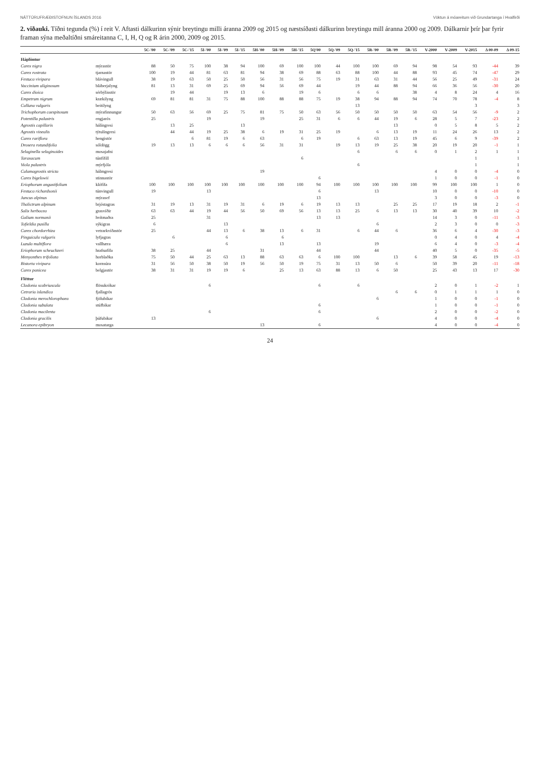NÁTTÚRUFRÆÐISTOFNUN ÍSLANDS 2016 Vöktun á móareitum við Grundartanga í Hvalfirði
2. viðauki. Tíðni tegunda (%) í reit V. Aftasti dálkurinn sýnir breytingu milli áranna 2009 og 2015 og næstsíðasti dálkurinn breytingu mill áranna 2000 og 2009. Dálkarnir þrír þar fyrir framan sýna meðaltíðni smáreitanna C, I, H, Q og R árin 2000, 2009 og 2015.
| | | 5C-'00 | 5C-'09 | 5C-'15 | 5I-'00 | 5I-'09 | 5I-'15 | 5H-'00 | 5H-'09 | 5H-'15 | 5Q'00 | 5Q-'09 | 5Q-'15 | 5R-'00 | 5R-'09 | 5R-'15 | V-2000 | V-2009 | V-2015 | Δ 00-09 | Δ 09-15 |
| --- | --- | --- | --- | --- | --- | --- | --- | --- | --- | --- | --- | --- | --- | --- | --- | --- | --- | --- | --- | --- | --- |
| Háplöntur | | | | | | | | | | | | | | | | | | | | | |
| Carex nigra | mýrastör | 88 | 50 | 75 | 100 | 38 | 94 | 100 | 69 | 100 | 100 | 44 | 100 | 100 | 69 | 94 | 98 | 54 | 93 | -44 | 39 |
| Carex rostrata | tjarnastör | 100 | 19 | 44 | 81 | 63 | 81 | 94 | 38 | 69 | 88 | 63 | 88 | 100 | 44 | 88 | 93 | 45 | 74 | -47 | 29 |
| Festuca vivipara | blávingull | 38 | 19 | 63 | 50 | 25 | 50 | 56 | 31 | 56 | 75 | 19 | 31 | 63 | 31 | 44 | 56 | 25 | 49 | -31 | 24 |
| Vaccinium uliginosum | bláberjalyng | 81 | 13 | 31 | 69 | 25 | 69 | 94 | 56 | 69 | 44 | | 19 | 44 | 88 | 94 | 66 | 36 | 56 | -30 | 20 |
| Carex dioica | sérbýlisstör | | 19 | 44 | | 19 | 13 | 6 | | 19 | 6 | | 6 | 6 | | 38 | 4 | 8 | 24 | 4 | 16 |
| Empetrum nigrum | krækilyng | 69 | 81 | 81 | 31 | 75 | 88 | 100 | 88 | 88 | 75 | 19 | 38 | 94 | 88 | 94 | 74 | 70 | 78 | -4 | 8 |
| Calluna vulgaris | beitilyng | | | | | | | | | | | | 13 | | | | | | 3 | | 3 |
| Trichophorum caespitosum | mýrafinnungur | 50 | 63 | 56 | 69 | 25 | 75 | 81 | 75 | 50 | 63 | 56 | 50 | 50 | 50 | 50 | 63 | 54 | 56 | -9 | 2 |
| Potentilla palustris | engjarós | 25 | | | 19 | | | 19 | | 25 | 31 | 6 | 6 | 44 | 19 | 6 | 28 | 5 | 7 | -23 | 2 |
| Agrostis capillaris | hálíngresi | | 13 | 25 | | | 13 | | | | | | | | 13 | | 0 | 5 | 8 | 5 | 2 |
| Agrostis vinealis | týtulíngresi | | 44 | 44 | 19 | 25 | 38 | 6 | 19 | 31 | 25 | 19 | | 6 | 13 | 19 | 11 | 24 | 26 | 13 | 2 |
| Carex rariflora | hengistör | | | 6 | 81 | 19 | 6 | 63 | | 6 | 19 | | 6 | 63 | 13 | 19 | 45 | 6 | 9 | -39 | 2 |
| Drosera rotundifolia | sóldögg | 19 | 13 | 13 | 6 | 6 | 6 | 56 | 31 | 31 | | 19 | 13 | 19 | 25 | 38 | 20 | 19 | 20 | -1 | 1 |
| Selaginella selaginoides | mosajafni | | | | | | | | | | | | 6 | | 6 | 6 | 0 | 1 | 2 | 1 | 1 |
| Taraxacum | túnfífill | | | | | | | | | 6 | | | | | | | | | 1 | | 1 |
| Viola palustris | mýrfjóla | | | | | | | | | | | | 6 | | | | | | 1 | | 1 |
| Calamagrostis stricta | hálmgresi | | | | | | | 19 | | | | | | | | | 4 | 0 | 0 | -4 | 0 |
| Carex bigelowii | stinnastör | | | | | | | | | | 6 | | | | | | 1 | 0 | 0 | -1 | 0 |
| Eriophorum angustifolium | klófífa | 100 | 100 | 100 | 100 | 100 | 100 | 100 | 100 | 100 | 94 | 100 | 100 | 100 | 100 | 100 | 99 | 100 | 100 | 1 | 0 |
| Festuca richardsonii | túnvingull | 19 | | | 13 | | | | | | 6 | | | 13 | | | 10 | 0 | 0 | -10 | 0 |
| Juncus alpinus | mýrasef | | | | | | | | | | 13 | | | | | | 3 | 0 | 0 | -3 | 0 |
| Thalictrum alpinum | brjóstagras | 31 | 19 | 13 | 31 | 19 | 31 | 6 | 19 | 6 | 19 | 13 | 13 | | 25 | 25 | 17 | 19 | 18 | 2 | -1 |
| Salix herbacea | grasvíðir | 63 | 63 | 44 | 19 | 44 | 56 | 50 | 69 | 56 | 13 | 13 | 25 | 6 | 13 | 13 | 30 | 40 | 39 | 10 | -2 |
| Galium normanii | hvítmaðra | 25 | | | 31 | | | | | | 13 | 13 | | | | | 14 | 3 | 0 | -11 | -3 |
| Tofieldia pusilla | sýkigras | 6 | | | | 13 | | | | | | | | 6 | | | 2 | 3 | 0 | 0 | -3 |
| Carex chordorrhiza | vetrarkvíðastör | 25 | | | 44 | 13 | 6 | 38 | 13 | 6 | 31 | | 6 | 44 | 6 | | 36 | 6 | 4 | -30 | -3 |
| Pinguicula vulgaris | lyfjagras | | 6 | | | 6 | | | 6 | | | | | | | | 0 | 4 | 0 | 4 | -4 |
| Luzula multiflora | vallhæra | | | | | 6 | | | 13 | | 13 | | | 19 | | | 6 | 4 | 0 | -3 | -4 |
| Eriophorum scheuchzeri | hrafnafífa | 38 | 25 | | 44 | | | 31 | | | 44 | | | 44 | | | 40 | 5 | 0 | -35 | -5 |
| Menyanthes trifoliata | horblaðka | 75 | 50 | 44 | 25 | 63 | 13 | 88 | 63 | 63 | 6 | 100 | 100 | | 13 | 6 | 39 | 58 | 45 | 19 | -13 |
| Bistorta vivipara | kornsúra | 31 | 56 | 50 | 38 | 50 | 19 | 56 | 50 | 19 | 75 | 31 | 13 | 50 | 6 | | 50 | 39 | 20 | -11 | -18 |
| Carex panicea | belgjastör | 38 | 31 | 31 | 19 | 19 | 6 | | 25 | 13 | 63 | 88 | 13 | 6 | 50 | | 25 | 43 | 13 | 17 | -30 |
| Fléttur | | | | | | | | | | | | | | | | | | | | | |
| Cladonia scabriuscula | flösukrókar | | | | 6 | | | | | | 6 | | 6 | | | | 2 | 0 | 1 | -2 | 1 |
| Cetraria islandica | fjallagrös | | | | | | | | | | | | | | 6 | 6 | 0 | 1 | 1 | 1 | 0 |
| Cladonia merochlorophaea | fjölubikar | | | | | | | | | | | | | 6 | | | 1 | 0 | 0 | -1 | 0 |
| Cladonia subulata | stúfbikar | | | | | | | | | | 6 | | | | | | 1 | 0 | 0 | -1 | 0 |
| Cladonia macilenta | | | | | 6 | | | | | | 6 | | | | | | 2 | 0 | 0 | -2 | 0 |
| Cladonia gracilis | þúfubikar | 13 | | | | | | | | | | | | 6 | | | 4 | 0 | 0 | -4 | 0 |
| Lecanora epibryon | mosatarga | | | | | | | 13 | | | 6 | | | | | | 4 | 0 | 0 | -4 | 0 |
24